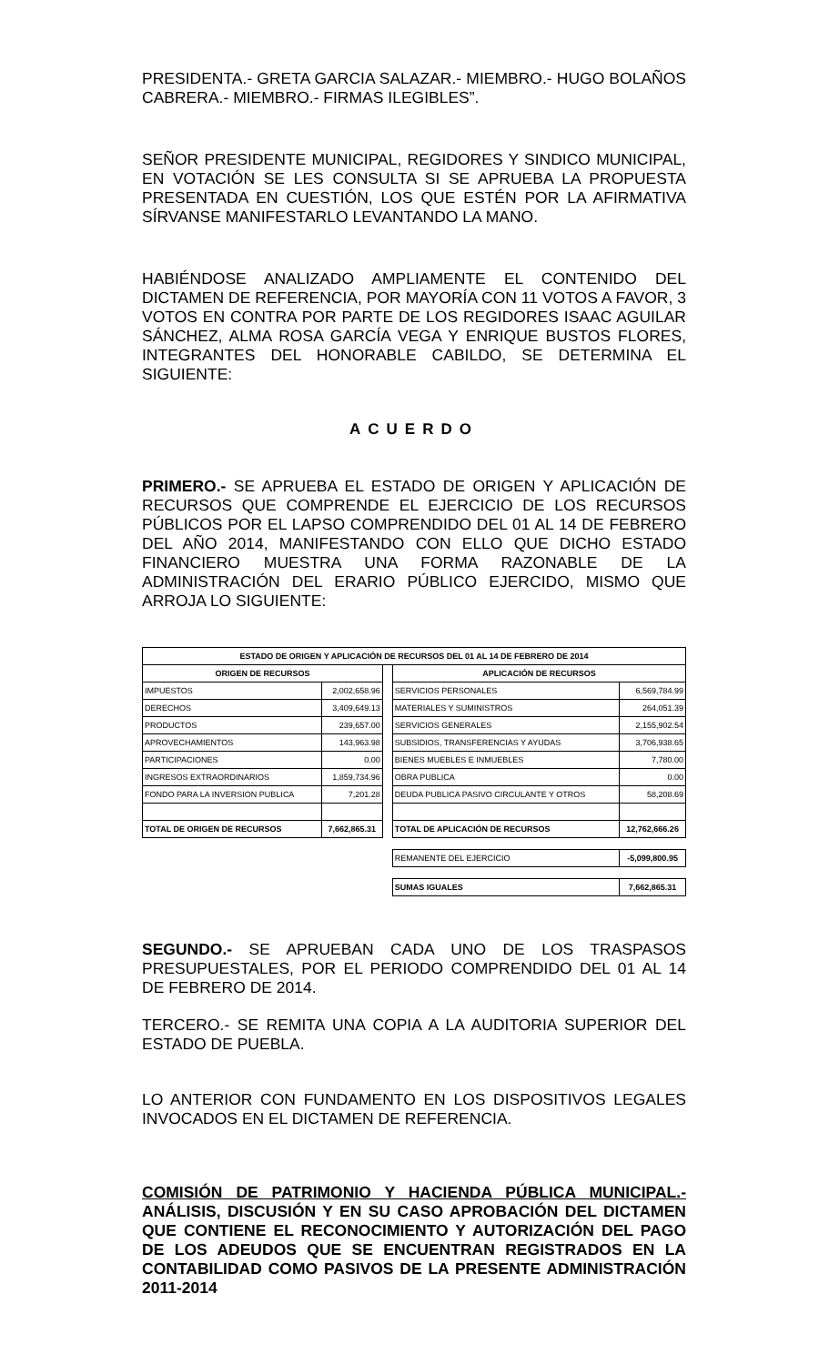PRESIDENTA.- GRETA GARCIA SALAZAR.- MIEMBRO.- HUGO BOLAÑOS CABRERA.- MIEMBRO.- FIRMAS ILEGIBLES”.
SEÑOR PRESIDENTE MUNICIPAL, REGIDORES Y SINDICO MUNICIPAL, EN VOTACIÓN SE LES CONSULTA SI SE APRUEBA LA PROPUESTA PRESENTADA EN CUESTIÓN, LOS QUE ESTÉN POR LA AFIRMATIVA SÍRVANSE MANIFESTARLO LEVANTANDO LA MANO.
HABIÉNDOSE ANALIZADO AMPLIAMENTE EL CONTENIDO DEL DICTAMEN DE REFERENCIA, POR MAYORÍA CON 11 VOTOS A FAVOR, 3 VOTOS EN CONTRA POR PARTE DE LOS REGIDORES ISAAC AGUILAR SÁNCHEZ, ALMA ROSA GARCÍA VEGA Y ENRIQUE BUSTOS FLORES, INTEGRANTES DEL HONORABLE CABILDO, SE DETERMINA EL SIGUIENTE:
ACUERDO
PRIMERO.- SE APRUEBA EL ESTADO DE ORIGEN Y APLICACIÓN DE RECURSOS QUE COMPRENDE EL EJERCICIO DE LOS RECURSOS PÚBLICOS POR EL LAPSO COMPRENDIDO DEL 01 AL 14 DE FEBRERO DEL AÑO 2014, MANIFESTANDO CON ELLO QUE DICHO ESTADO FINANCIERO MUESTRA UNA FORMA RAZONABLE DE LA ADMINISTRACIÓN DEL ERARIO PÚBLICO EJERCIDO, MISMO QUE ARROJA LO SIGUIENTE:
| ESTADO DE ORIGEN Y APLICACIÓN DE RECURSOS DEL 01 AL 14 DE FEBRERO DE 2014 | | | | |
| --- | --- | --- | --- | --- |
| ORIGEN DE RECURSOS | | | APLICACIÓN DE RECURSOS | |
| IMPUESTOS | 2,002,658.96 | | SERVICIOS PERSONALES | 6,569,784.99 |
| DERECHOS | 3,409,649.13 | | MATERIALES Y SUMINISTROS | 264,051.39 |
| PRODUCTOS | 239,657.00 | | SERVICIOS GENERALES | 2,155,902.54 |
| APROVECHAMIENTOS | 143,963.98 | | SUBSIDIOS, TRANSFERENCIAS Y AYUDAS | 3,706,938.65 |
| PARTICIPACIONES | 0.00 | | BIENES MUEBLES E INMUEBLES | 7,780.00 |
| INGRESOS EXTRAORDINARIOS | 1,859,734.96 | | OBRA PUBLICA | 0.00 |
| FONDO PARA LA INVERSION PUBLICA | 7,201.28 | | DEUDA PUBLICA PASIVO CIRCULANTE Y OTROS | 58,208.69 |
| TOTAL DE ORIGEN DE RECURSOS | 7,662,865.31 | | TOTAL DE APLICACIÓN DE RECURSOS | 12,762,666.26 |
| | | | REMANENTE DEL EJERCICIO | -5,099,800.95 |
| | | | SUMAS IGUALES | 7,662,865.31 |
SEGUNDO.- SE APRUEBAN CADA UNO DE LOS TRASPASOS PRESUPUESTALES, POR EL PERIODO COMPRENDIDO DEL 01 AL 14 DE FEBRERO DE 2014.
TERCERO.- SE REMITA UNA COPIA A LA AUDITORIA SUPERIOR DEL ESTADO DE PUEBLA.
LO ANTERIOR CON FUNDAMENTO EN LOS DISPOSITIVOS LEGALES INVOCADOS EN EL DICTAMEN DE REFERENCIA.
COMISIÓN DE PATRIMONIO Y HACIENDA PÚBLICA MUNICIPAL.- ANÁLISIS, DISCUSIÓN Y EN SU CASO APROBACIÓN DEL DICTAMEN QUE CONTIENE EL RECONOCIMIENTO Y AUTORIZACIÓN DEL PAGO DE LOS ADEUDOS QUE SE ENCUENTRAN REGISTRADOS EN LA CONTABILIDAD COMO PASIVOS DE LA PRESENTE ADMINISTRACIÓN 2011-2014